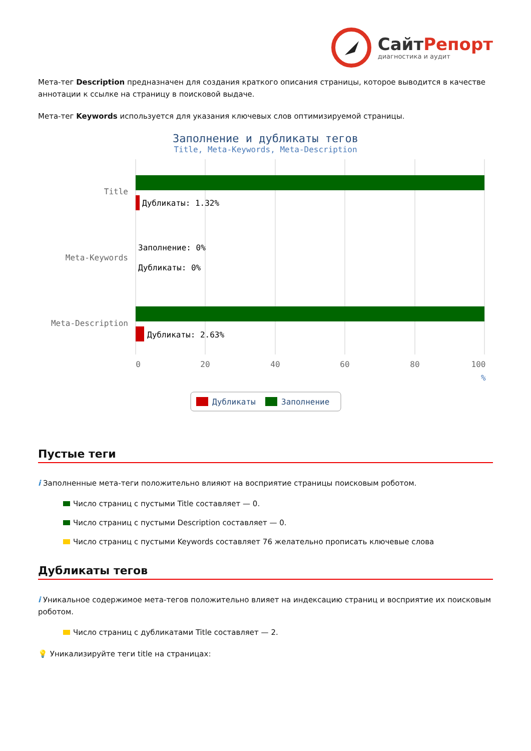СайтРепорт
диагностика и аудит
Мета-тег Description предназначен для создания краткого описания страницы, которое выводится в качестве аннотации к ссылке на страницу в поисковой выдаче.
Мета-тег Keywords используется для указания ключевых слов оптимизируемой страницы.
Заполнение и дубликаты тегов
Title, Meta-Keywords, Meta-Description
Title
Дубликаты: 1.32%
Meta-Keywords
Заполнение: 0%
Дубликаты: 0%
Meta-Description
Дубликаты: 2.63%
0
20
40
60
80
100
%
Дубликаты
Заполнение
Пустые теги
i Заполненные мета-теги положительно влияют на восприятие страницы поисковым роботом.
Число страниц с пустыми Title составляет — 0.
Число страниц с пустыми Description составляет — 0.
Число страниц с пустыми Keywords составляет 76 желательно прописать ключевые слова
Дубликаты тегов
i Уникальное содержимое мета-тегов положительно влияет на индексацию страниц и восприятие их поисковым роботом.
Число страниц с дубликатами Title составляет — 2.
💡 Уникализируйте теги title на страницах: